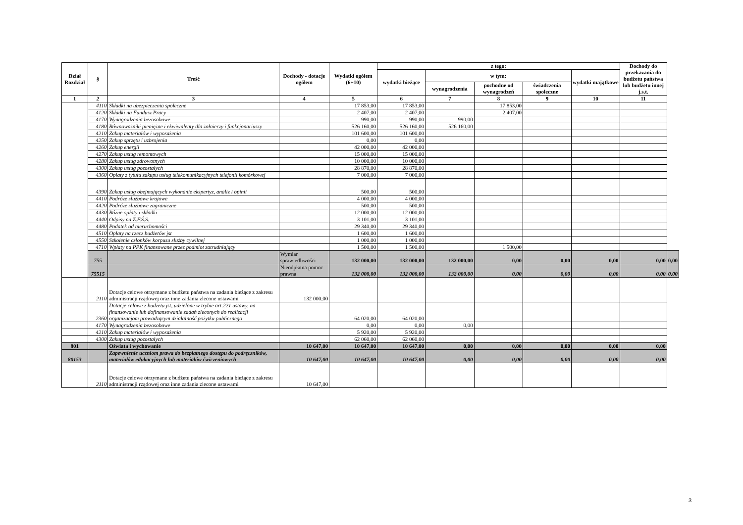| Dział Rozdział | § | Treść | Dochody - dotacje ogółem | Wydatki ogółem (6+10) | z tego: | | | | | Dochody do przekazania do budżetu państwa lub budżetu innej j.s.t. | |
| --- | --- | --- | --- | --- | --- | --- | --- | --- | --- | --- | --- |
| | | | | | wydatki bieżące | w tym: | | | wydatki majątkowe | | |
| | | | | | | wynagrodzenia | pochodne od wynagrodzeń | świadczenia społeczne | | | |
| 1 | 2 | 3 | 4 | 5 | 6 | 7 | 8 | 9 | 10 | 11 | |
| | 4110 | Składki na ubezpieczenia społeczne | | 17 853,00 | 17 853,00 | | 17 853,00 | | | | |
| | 4120 | Składki na Fundusz Pracy | | 2 407,00 | 2 407,00 | | 2 407,00 | | | | |
| | 4170 | Wynagrodzenia bezosobowe | | 990,00 | 990,00 | 990,00 | | | | | |
| | 4180 | Równoważniki pieniężne i ekwiwalenty dla żołnierzy i funkcjonariuszy | | 526 160,00 | 526 160,00 | 526 160,00 | | | | | |
| | 4210 | Zakup materiałów i wyposażenia | | 101 600,00 | 101 600,00 | | | | | | |
| | 4250 | Zakup sprzętu i uzbrojenia | | 0,00 | 0,00 | | | | | | |
| | 4260 | Zakup energii | | 42 000,00 | 42 000,00 | | | | | | |
| | 4270 | Zakup usług remontowych | | 15 000,00 | 15 000,00 | | | | | | |
| | 4280 | Zakup usług zdrowotnych | | 10 000,00 | 10 000,00 | | | | | | |
| | 4300 | Zakup usług pozostałych | | 28 870,00 | 28 870,00 | | | | | | |
| | 4360 | Opłaty z tytułu zakupu usług telekomunikacyjnych telefonii komórkowej | | 7 000,00 | 7 000,00 | | | | | | |
| | 4390 | Zakup usług obejmujących wykonanie ekspertyz, analiz i opinii | | 500,00 | 500,00 | | | | | | |
| | 4410 | Podróże służbowe krajowe | | 4 000,00 | 4 000,00 | | | | | | |
| | 4420 | Podróże służbowe zagraniczne | | 500,00 | 500,00 | | | | | | |
| | 4430 | Różne opłaty i składki | | 12 000,00 | 12 000,00 | | | | | | |
| | 4440 | Odpisy na Z.F.Ś.S. | | 3 101,00 | 3 101,00 | | | | | | |
| | 4480 | Podatek od nieruchomości | | 29 340,00 | 29 340,00 | | | | | | |
| | 4510 | Opłaty na rzecz budżetów jst | | 1 600,00 | 1 600,00 | | | | | | |
| | 4550 | Szkolenie członków korpusu służby cywilnej | | 1 000,00 | 1 000,00 | | | | | | |
| | 4710 | Wpłaty na PPK finansowane przez podmiot zatrudniający | | 1 500,00 | 1 500,00 | | 1 500,00 | | | | |
| | 755 | | Wymiar sprawiedliwości | 132 000,00 | 132 000,00 | 132 000,00 | 0,00 | 0,00 | 0,00 | 0,00 | 0,00 |
| | 75515 | | Nieodpłatna pomoc prawna | 132 000,00 | 132 000,00 | 132 000,00 | 0,00 | 0,00 | 0,00 | 0,00 | 0,00 |
| | 2110 | Dotacje celowe otrzymane z budżetu państwa na zadania bieżące z zakresu administracji rządowej oraz inne zadania zlecone ustawami | 132 000,00 | | | | | | | | |
| | 2360 | Dotacje celowe z budżetu jst, udzielone w trybie art.221 ustawy, na finansowanie lub dofinansowanie zadań zleconych do realizacji organizacjom prowadzącym działalność pożytku publicznego | | 64 020,00 | 64 020,00 | | | | | | |
| | 4170 | Wynagrodzenia bezosobowe | | 0,00 | 0,00 | 0,00 | | | | | |
| | 4210 | Zakup materiałów i wyposażenia | | 5 920,00 | 5 920,00 | | | | | | |
| | 4300 | Zakup usług pozostałych | | 62 060,00 | 62 060,00 | | | | | | |
| 801 | | Oświata i wychowanie | 10 647,00 | 10 647,00 | 10 647,00 | 0,00 | 0,00 | 0,00 | 0,00 | 0,00 | |
| 80153 | | Zapewnienie uczniom prawa do bezpłatnego dostępu do podręczników, materiałów edukacyjnych lub materiałów ćwiczeniowych | 10 647,00 | 10 647,00 | 10 647,00 | 0,00 | 0,00 | 0,00 | 0,00 | 0,00 | |
| | 2110 | Dotacje celowe otrzymane z budżetu państwa na zadania bieżące z zakresu administracji rządowej oraz inne zadania zlecone ustawami | 10 647,00 | | | | | | | | |
3